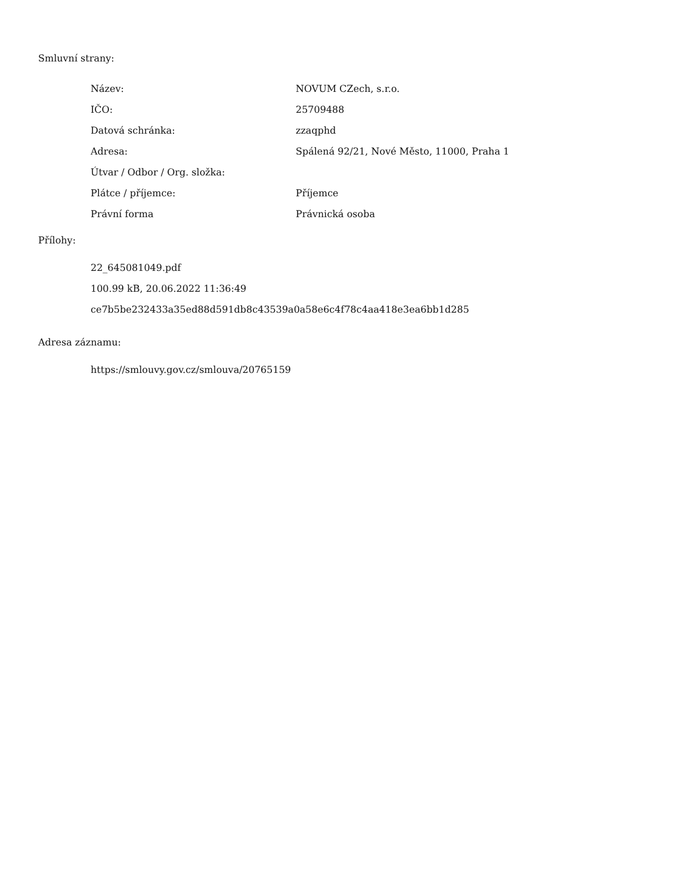Smluvní strany:
| Název: | NOVUM CZech, s.r.o. |
| IČO: | 25709488 |
| Datová schránka: | zzaqphd |
| Adresa: | Spálená 92/21, Nové Město, 11000, Praha 1 |
| Útvar / Odbor / Org. složka: | |
| Plátce / příjemce: | Příjemce |
| Právní forma | Právnická osoba |
Přílohy:
22_645081049.pdf
100.99 kB, 20.06.2022 11:36:49
ce7b5be232433a35ed88d591db8c43539a0a58e6c4f78c4aa418e3ea6bb1d285
Adresa záznamu:
https://smlouvy.gov.cz/smlouva/20765159